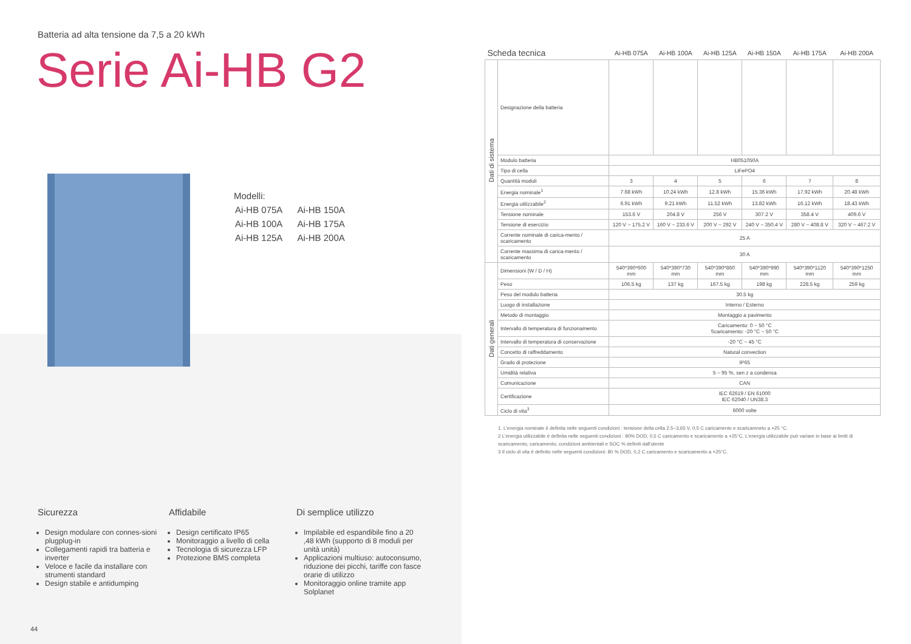Batteria ad alta tensione da 7,5 a 20 kWh
Serie Ai-HB G2
Modelli:
| Ai-HB 075A | Ai-HB 150A |
| Ai-HB 100A | Ai-HB 175A |
| Ai-HB 125A | Ai-HB 200A |
Sicurezza
Design modulare con connes-sioni plugplug-in
Collegamenti rapidi tra batteria e inverter
Veloce e facile da installare con strumenti standard
Design stabile e antidumping
Affidabile
Design certificato IP65
Monitoraggio a livello di cella
Tecnologia di sicurezza LFP
Protezione BMS completa
Di semplice utilizzo
Impilabile ed espandibile fino a 20 ,48 kWh (supporto di 8 moduli per unità unità)
Applicazioni multiuso: autoconsumo, riduzione dei picchi, tariffe con fasce orarie di utilizzo
Monitoraggio online tramite app Solplanet
44
| Scheda tecnica | | Ai-HB 075A | Ai-HB 100A | Ai-HB 125A | Ai-HB 150A | Ai-HB 175A | Ai-HB 200A |
| --- | --- | --- | --- | --- | --- | --- | --- |
| Dati di sistema | Designazione della batteria | | | | | | |
| | Modulo batteria | HB051050A | | | | | |
| | Tipo di cella | LiFePO4 | | | | | |
| | Quantità moduli | 3 | 4 | 5 | 6 | 7 | 8 |
| | Energia nominale<sup>1</sup> | 7.68 kWh | 10.24 kWh | 12.8 kWh | 15.36 kWh | 17.92 kWh | 20.48 kWh |
| | Energia utilizzabile<sup>2</sup> | 6.91 kWh | 9.21 kWh | 11.52 kWh | 13.82 kWh | 16.12 kWh | 18.43 kWh |
| | Tensione nominale | 153.6 V | 204.8 V | 256 V | 307.2 V | 358.4 V | 409.6 V |
| | Tensione di esercizio | 120 V ~ 175.2 V | 160 V ~ 233.6 V | 200 V ~ 292 V | 240 V ~ 350.4 V | 280 V ~ 408.8 V | 320 V ~ 467.2 V |
| | Corrente nominale di carica-mento / scaricamento | 25 A | | | | | |
| | Corrente massima di carica-mento / scaricamento | 30 A | | | | | |
| Dati generali | Dimensioni (W / D / H) | 540*390*600 mm | 540*390*730 mm | 540*390*860 mm | 540*390*990 mm | 540*390*1120 mm | 540*390*1250 mm |
| | Peso | 106.5 kg | 137 kg | 167.5 kg | 198 kg | 228.5 kg | 259 kg |
| | Peso del modulo batteria | 30.5 kg | | | | | |
| | Luogo di installazione | Interno / Esterno | | | | | |
| | Metodo di montaggio | Montaggio a pavimento | | | | | |
| | Intervallo di temperatura di funzionamento | Caricamento: 0 ~ 50 °C Scaricamento: -20 °C ~ 50 °C | | | | | |
| | Intervallo di temperatura di conservazione | -20 °C ~ 45 °C | | | | | |
| | Concetto di raffreddamento | Natural convection | | | | | |
| | Grado di protezione | IP65 | | | | | |
| | Umidità relativa | 5 ~ 95 %, sen z a condensa | | | | | |
| | Comunicazione | CAN | | | | | |
| | Certificazione | IEC 62619 / EN 61000 IEC 62040 / UN38.3 | | | | | |
| | Ciclo di vita<sup>3</sup> | 6000 volte | | | | | |
1. L'energia nominale è definita nelle seguenti condizioni : tensione della cella 2,5~3,65 V, 0,5 C caricamento e scaricamneto a +25 °C.
2 L'energia utilizzabile è definita nelle seguenti condizioni : 90% DOD, 0,5 C caricamento e scaricamento a +25°C. L'energia utilizzabile può variare in base ai limiti di scaricamento, caricamento, condizioni ambientali e SOC % definiti dall'utente
3 Il ciclo di vita è definito nelle seguenti condizioni: 80 % DOD, 0,2 C caricamento e scaricamento a +25°C.